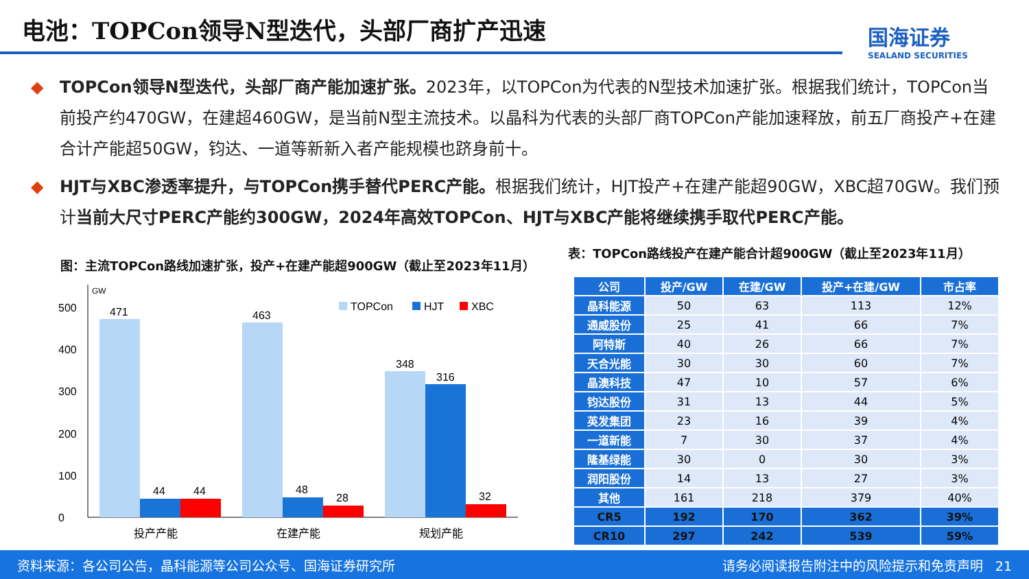电池：TOPCon领导N型迭代，头部厂商扩产迅速
国海证券
SEALAND SECURITIES
◆ TOPCon领导N型迭代，头部厂商产能加速扩张。2023年，以TOPCon为代表的N型技术加速扩张。根据我们统计，TOPCon当前投产约470GW，在建超460GW，是当前N型主流技术。以晶科为代表的头部厂商TOPCon产能加速释放，前五厂商投产+在建合计产能超50GW，钧达、一道等新新入者产能规模也跻身前十。
◆ HJT与XBC渗透率提升，与TOPCon携手替代PERC产能。根据我们统计，HJT投产+在建产能超90GW，XBC超70GW。我们预计当前大尺寸PERC产能约300GW，2024年高效TOPCon、HJT与XBC产能将继续携手取代PERC产能。
图：主流TOPCon路线加速扩张，投产+在建产能超900GW（截止至2023年11月）
表：TOPCon路线投产在建产能合计超900GW（截止至2023年11月）
GW
0
100
200
300
400
500
471
44
44
463
48
28
348
316
32
TOPCon
HJT
XBC
投产产能
在建产能
规划产能
| 公司 | 投产/GW | 在建/GW | 投产+在建/GW | 市占率 |
| --- | --- | --- | --- | --- |
| 晶科能源 | 50 | 63 | 113 | 12% |
| 通威股份 | 25 | 41 | 66 | 7% |
| 阿特斯 | 40 | 26 | 66 | 7% |
| 天合光能 | 30 | 30 | 60 | 7% |
| 晶澳科技 | 47 | 10 | 57 | 6% |
| 钧达股份 | 31 | 13 | 44 | 5% |
| 英发集团 | 23 | 16 | 39 | 4% |
| 一道新能 | 7 | 30 | 37 | 4% |
| 隆基绿能 | 30 | 0 | 30 | 3% |
| 润阳股份 | 14 | 13 | 27 | 3% |
| 其他 | 161 | 218 | 379 | 40% |
| CR5 | 192 | 170 | 362 | 39% |
| CR10 | 297 | 242 | 539 | 59% |
资料来源：各公司公告，晶科能源等公司公众号、国海证券研究所 请务必阅读报告附注中的风险提示和免责声明 21